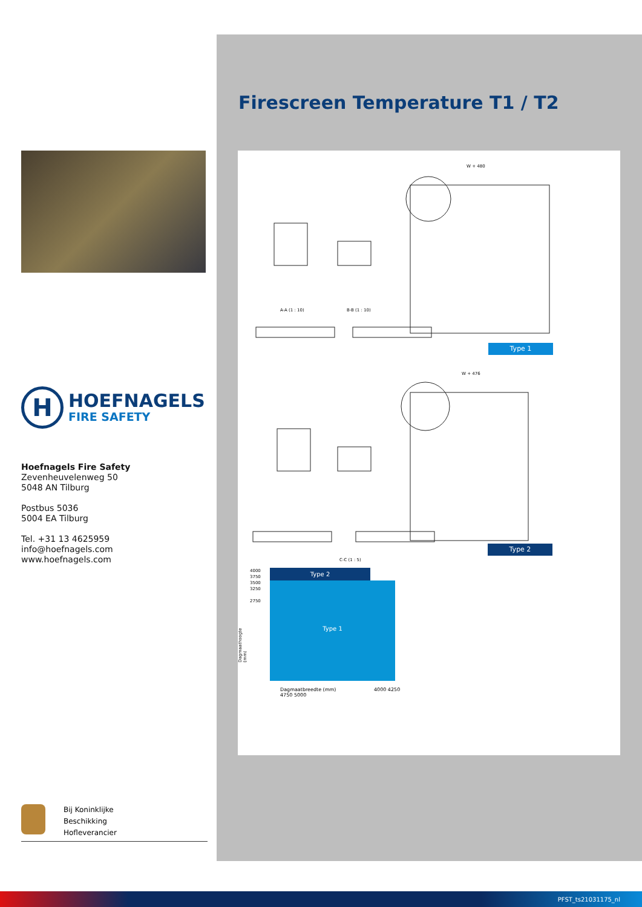H
HOEFNAGELS
FIRE SAFETY
Hoefnagels Fire Safety
Zevenheuvelenweg 50
5048 AN Tilburg
Postbus 5036
5004 EA Tilburg
Tel. +31 13 4625959
info@hoefnagels.com
www.hoefnagels.com
Bij Koninklijke
Beschikking
Hofleverancier
Firescreen Temperature T1 / T2
A-A (1 : 10) B-B (1 : 10)
W + 480
W + 476
C-C (1 : 5)
Type 1
Type 2
4000
3750
3500
3250
2750
Dagmaathoogte (mm)
Type 2
Type 1
Dagmaatbreedte (mm) 4000 4250 4750 5000
PFST_ts21031175_nl